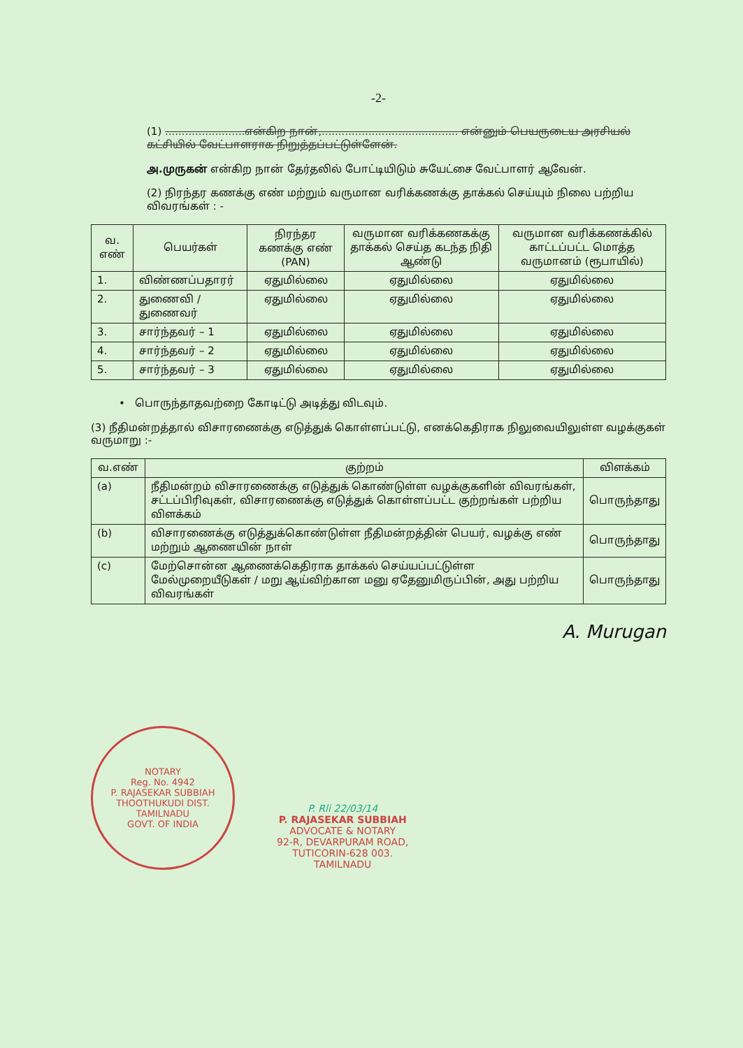-2-
(1) ........................என்கிற நான்,......................................... என்னும் பெயருடைய அரசியல் கட்சியில் வேட்பாளராக நிறுத்தப்பட்டுள்ளேன்.
அ.முருகன் என்கிற நான் தேர்தலில் போட்டியிடும் சுயேட்சை வேட்பாளர் ஆவேன்.
(2) நிரந்தர கணக்கு எண் மற்றும் வருமான வரிக்கணக்கு தாக்கல் செய்யும் நிலை பற்றிய விவரங்கள் : -
| வ. எண் | பெயர்கள் | நிரந்தர கணக்கு எண் (PAN) | வருமான வரிக்கணகக்கு தாக்கல் செய்த கடந்த நிதி ஆண்டு | வருமான வரிக்கணக்கில் காட்டப்பட்ட மொத்த வருமானம் (ரூபாயில்) |
| --- | --- | --- | --- | --- |
| 1. | விண்ணப்பதாரர் | ஏதுமில்லை | ஏதுமில்லை | ஏதுமில்லை |
| 2. | துணைவி / துணைவர் | ஏதுமில்லை | ஏதுமில்லை | ஏதுமில்லை |
| 3. | சார்ந்தவர் – 1 | ஏதுமில்லை | ஏதுமில்லை | ஏதுமில்லை |
| 4. | சார்ந்தவர் – 2 | ஏதுமில்லை | ஏதுமில்லை | ஏதுமில்லை |
| 5. | சார்ந்தவர் – 3 | ஏதுமில்லை | ஏதுமில்லை | ஏதுமில்லை |
• பொருந்தாதவற்றை கோடிட்டு அடித்து விடவும்.
(3) நீதிமன்றத்தால் விசாரணைக்கு எடுத்துக் கொள்ளப்பட்டு, எனக்கெதிராக நிலுவையிலுள்ள வழக்குகள் வருமாறு :-
| வ.எண் | குற்றம் | விளக்கம் |
| --- | --- | --- |
| (a) | நீதிமன்றம் விசாரணைக்கு எடுத்துக் கொண்டுள்ள வழக்குகளின் விவரங்கள், சட்டப்பிரிவுகள், விசாரணைக்கு எடுத்துக் கொள்ளப்பட்ட குற்றங்கள் பற்றிய விளக்கம் | பொருந்தாது |
| (b) | விசாரணைக்கு எடுத்துக்கொண்டுள்ள நீதிமன்றத்தின் பெயர், வழக்கு எண் மற்றும் ஆணையின் நாள் | பொருந்தாது |
| (c) | மேற்சொன்ன ஆணைக்கெதிராக தாக்கல் செய்யப்பட்டுள்ள மேல்முறையீடுகள் / மறு ஆய்விற்கான மனு ஏதேனுமிருப்பின், அது பற்றிய விவரங்கள் | பொருந்தாது |
A. Murugan
NOTARY
Reg. No. 4942
P. RAJASEKAR SUBBIAH
THOOTHUKUDI DIST.
TAMILNADU
GOVT. OF INDIA
P. Rli 22/03/14
P. RAJASEKAR SUBBIAH
ADVOCATE & NOTARY
92-R, DEVARPURAM ROAD,
TUTICORIN-628 003.
TAMILNADU